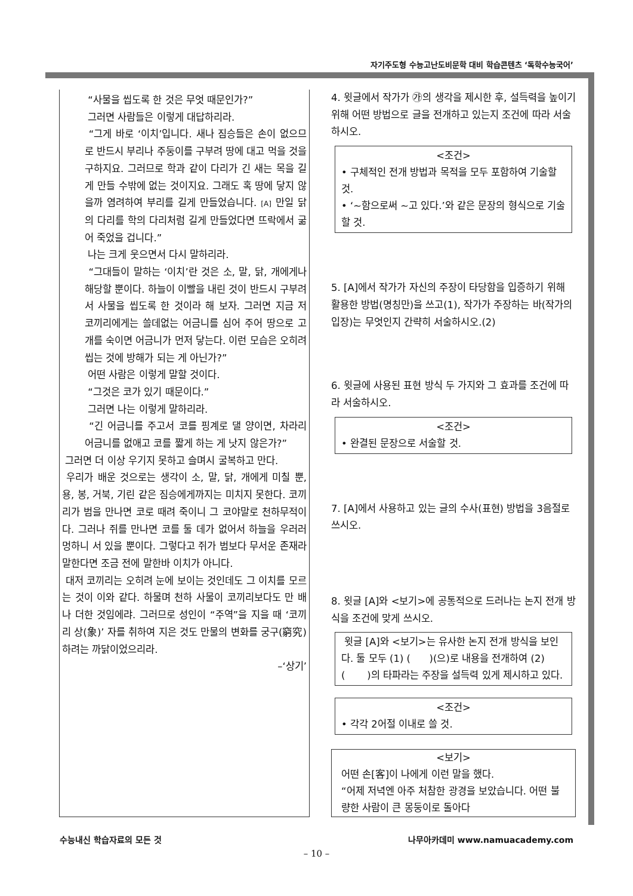자기주도형 수능고난도비문학 대비 학습콘텐츠 ‘독학수능국어’
“사물을 씹도록 한 것은 무엇 때문인가?”
그러면 사람들은 이렇게 대답하리라.
“그게 바로 ‘이치’입니다. 새나 짐승들은 손이 없으므로 반드시 부리나 주둥이를 구부려 땅에 대고 먹을 것을 구하지요. 그러므로 학과 같이 다리가 긴 새는 목을 길게 만들 수밖에 없는 것이지요. 그래도 혹 땅에 닿지 않을까 염려하여 부리를 길게 만들었습니다. [A] 만일 닭의 다리를 학의 다리처럼 길게 만들었다면 뜨락에서 굶어 죽었을 겁니다.”
나는 크게 웃으면서 다시 말하리라.
“그대들이 말하는 ‘이치’란 것은 소, 말, 닭, 개에게나 해당할 뿐이다. 하늘이 이빨을 내린 것이 반드시 구부려서 사물을 씹도록 한 것이라 해 보자. 그러면 지금 저 코끼리에게는 쓸데없는 어금니를 심어 주어 땅으로 고개를 숙이면 어금니가 먼저 닿는다. 이런 모습은 오히려 씹는 것에 방해가 되는 게 아닌가?”
어떤 사람은 이렇게 말할 것이다.
“그것은 코가 있기 때문이다.”
그러면 나는 이렇게 말하리라.
“긴 어금니를 주고서 코를 핑계로 댈 양이면, 차라리 어금니를 없애고 코를 짧게 하는 게 낫지 않은가?”
그러면 더 이상 우기지 못하고 슬며시 굴복하고 만다.
우리가 배운 것으로는 생각이 소, 말, 닭, 개에게 미칠 뿐, 용, 봉, 거북, 기린 같은 짐승에게까지는 미치지 못한다. 코끼리가 범을 만나면 코로 때려 죽이니 그 코야말로 천하무적이다. 그러나 쥐를 만나면 코를 둘 데가 없어서 하늘을 우러러 멍하니 서 있을 뿐이다. 그렇다고 쥐가 범보다 무서운 존재라 말한다면 조금 전에 말한바 이치가 아니다.
대저 코끼리는 오히려 눈에 보이는 것인데도 그 이치를 모르는 것이 이와 같다. 하물며 천하 사물이 코끼리보다도 만 배나 더한 것임에랴. 그러므로 성인이 “주역”을 지을 때 ‘코끼리 상(象)’ 자를 취하여 지은 것도 만물의 변화를 궁구(窮究)하려는 까닭이었으리라.
–‘상기’
4. 윗글에서 작가가 ㉮의 생각을 제시한 후, 설득력을 높이기 위해 어떤 방법으로 글을 전개하고 있는지 조건에 따라 서술하시오.
<조건>
• 구체적인 전개 방법과 목적을 모두 포함하여 기술할 것.
• ‘~함으로써 ~고 있다.’와 같은 문장의 형식으로 기술할 것.
5. [A]에서 작가가 자신의 주장이 타당함을 입증하기 위해 활용한 방법(명칭만)을 쓰고(1), 작가가 주장하는 바(작가의 입장)는 무엇인지 간략히 서술하시오.(2)
6. 윗글에 사용된 표현 방식 두 가지와 그 효과를 조건에 따라 서술하시오.
<조건>
• 완결된 문장으로 서술할 것.
7. [A]에서 사용하고 있는 글의 수사(표현) 방법을 3음절로 쓰시오.
8. 윗글 [A]와 <보기>에 공통적으로 드러나는 논지 전개 방식을 조건에 맞게 쓰시오.
윗글 [A]와 <보기>는 유사한 논지 전개 방식을 보인다. 둘 모두 (1) ( )(으)로 내용을 전개하여 (2) ( )의 타파라는 주장을 설득력 있게 제시하고 있다.
<조건>
• 각각 2어절 이내로 쓸 것.
<보기>
어떤 손[客]이 나에게 이런 말을 했다.
“어제 저녁엔 아주 처참한 광경을 보았습니다. 어떤 불량한 사람이 큰 몽둥이로 돌아다
수능내신 학습자료의 모든 것 나무아카데미 www.namuacademy.com
– 10 –